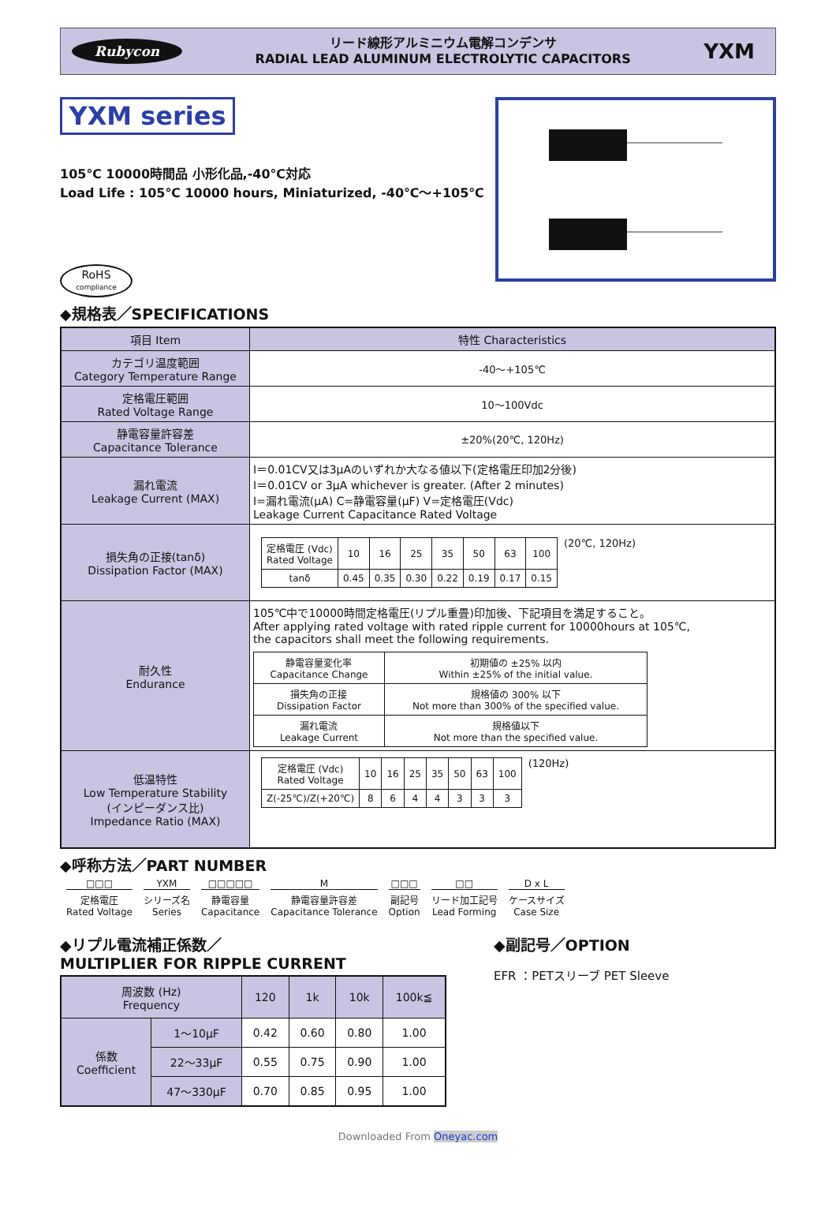Rubycon
リード線形アルミニウム電解コンデンサ
RADIAL LEAD ALUMINUM ELECTROLYTIC CAPACITORS
YXM
YXM series
105℃ 10000時間品 小形化品,-40℃対応
Load Life : 105℃ 10000 hours, Miniaturized, -40℃～+105℃
RoHS
compliance
◆規格表／SPECIFICATIONS
| 項目 Item | 特性 Characteristics |
| --- | --- |
| カテゴリ温度範囲 Category Temperature Range | -40～+105℃ |
| 定格電圧範囲 Rated Voltage Range | 10～100Vdc |
| 静電容量許容差 Capacitance Tolerance | ±20%(20℃, 120Hz) |
| 漏れ電流 Leakage Current (MAX) | I＝0.01CV又は3μAのいずれか大なる値以下(定格電圧印加2分後) I＝0.01CV or 3μA whichever is greater. (After 2 minutes) I=漏れ電流(μA) C=静電容量(μF) V=定格電圧(Vdc) Leakage Current Capacitance Rated Voltage |
| 損失角の正接(tanδ) Dissipation Factor (MAX) | / 定格電圧 (Vdc) Rated Voltage / 10 / 16 / 25 / 35 / 50 / 63 / 100 / / tanδ / 0.45 / 0.35 / 0.30 / 0.22 / 0.19 / 0.17 / 0.15 / (20℃, 120Hz) |
| 耐久性 Endurance | 105℃中で10000時間定格電圧(リプル重畳)印加後、下記項目を満足すること。 After applying rated voltage with rated ripple current for 10000hours at 105℃, the capacitors shall meet the following requirements. / 静電容量変化率 Capacitance Change / 初期値の ±25% 以内 Within ±25% of the initial value. / / 損失角の正接 Dissipation Factor / 規格値の 300% 以下 Not more than 300% of the specified value. / / 漏れ電流 Leakage Current / 規格値以下 Not more than the specified value. / |
| 低温特性 Low Temperature Stability (インピーダンス比) Impedance Ratio (MAX) | / 定格電圧 (Vdc) Rated Voltage / 10 / 16 / 25 / 35 / 50 / 63 / 100 / / Z(-25℃)/Z(+20℃) / 8 / 6 / 4 / 4 / 3 / 3 / 3 / (120Hz) |
◆呼称方法／PART NUMBER
□□□
定格電圧
Rated Voltage
YXM
シリーズ名
Series
□□□□□
静電容量
Capacitance
M静電容量許容差
Capacitance Tolerance
□□□
副記号
Option
□□
リード加工記号
Lead Forming
D x L
ケースサイズ
Case Size
◆リプル電流補正係数／
MULTIPLIER FOR RIPPLE CURRENT
| 周波数 (Hz) Frequency | | 120 | 1k | 10k | 100k≦ |
| 係数 Coefficient | 1～10μF | 0.42 | 0.60 | 0.80 | 1.00 |
| | 22～33μF | 0.55 | 0.75 | 0.90 | 1.00 |
| | 47～330μF | 0.70 | 0.85 | 0.95 | 1.00 |
◆副記号／OPTION
EFR ：PETスリーブ PET Sleeve
Downloaded From Oneyac.com